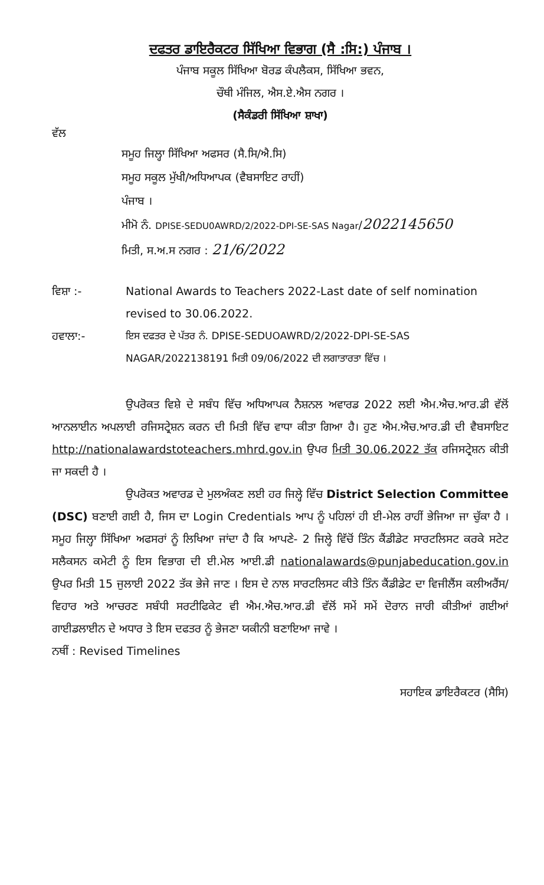ਦਫਤਰ ਡਾਇਰੈਕਟਰ ਸਿੱਖਿਆ ਵਿਭਾਗ (ਸੈ :ਸਿ:) ਪੰਜਾਬ ।
ਪੰਜਾਬ ਸਕੂਲ ਸਿੱਖਿਆ ਬੋਰਡ ਕੰਪਲੈਕਸ, ਸਿੱਖਿਆ ਭਵਨ,
ਚੌਥੀ ਮੰਜਿਲ, ਐਸ.ਏ.ਐਸ ਨਗਰ ।
(ਸੈਕੰਡਰੀ ਸਿੱਖਿਆ ਸ਼ਾਖਾ)
ਵੱਲ
ਸਮੂਹ ਜਿਲ੍ਹਾ ਸਿੱਖਿਆ ਅਫਸਰ (ਸੈ.ਸਿ/ਐ.ਸਿ)
ਸਮੂਹ ਸਕੂਲ ਮੁੱਖੀ/ਅਧਿਆਪਕ (ਵੈਬਸਾਇਟ ਰਾਹੀਂ)
ਪੰਜਾਬ ।
ਮੀਮੋ ਨੰ. DPISE-SEDU0AWRD/2/2022-DPI-SE-SAS Nagar/2022145650
ਮਿਤੀ, ਸ.ਅ.ਸ ਨਗਰ : 21/6/2022
ਵਿਸ਼ਾ :- National Awards to Teachers 2022-Last date of self nomination revised to 30.06.2022.
ਹਵਾਲਾ:- ਇਸ ਦਫਤਰ ਦੇ ਪੱਤਰ ਨੰ. DPISE-SEDUOAWRD/2/2022-DPI-SE-SAS NAGAR/2022138191 ਮਿਤੀ 09/06/2022 ਦੀ ਲਗਾਤਾਰਤਾ ਵਿੱਚ ।
ਉਪਰੋਕਤ ਵਿਸ਼ੇ ਦੇ ਸਬੰਧ ਵਿੱਚ ਅਧਿਆਪਕ ਨੈਸ਼ਨਲ ਅਵਾਰਡ 2022 ਲਈ ਐਮ.ਐਚ.ਆਰ.ਡੀ ਵੱਲੋਂ ਆਨਲਾਈਨ ਅਪਲਾਈ ਰਜਿਸਟ੍ਰੇਸ਼ਨ ਕਰਨ ਦੀ ਮਿਤੀ ਵਿੱਚ ਵਾਧਾ ਕੀਤਾ ਗਿਆ ਹੈ। ਹੁਣ ਐਮ.ਐਚ.ਆਰ.ਡੀ ਦੀ ਵੈਬਸਾਇਟ http://nationalawardstoteachers.mhrd.gov.in ਉਪਰ ਮਿਤੀ 30.06.2022 ਤੱਕ ਰਜਿਸਟ੍ਰੇਸ਼ਨ ਕੀਤੀ ਜਾ ਸਕਦੀ ਹੈ ।
ਉਪਰੋਕਤ ਅਵਾਰਡ ਦੇ ਮੁਲਅੰਕਣ ਲਈ ਹਰ ਜਿਲ੍ਹੇ ਵਿੱਚ District Selection Committee (DSC) ਬਣਾਈ ਗਈ ਹੈ, ਜਿਸ ਦਾ Login Credentials ਆਪ ਨੂੰ ਪਹਿਲਾਂ ਹੀ ਈ-ਮੇਲ ਰਾਹੀਂ ਭੇਜਿਆ ਜਾ ਚੁੱਕਾ ਹੈ । ਸਮੂਹ ਜਿਲ੍ਹਾ ਸਿੱਖਿਆ ਅਫਸਰਾਂ ਨੂੰ ਲਿਖਿਆ ਜਾਂਦਾ ਹੈ ਕਿ ਆਪਣੇ- 2 ਜਿਲ੍ਹੇ ਵਿੱਚੋਂ ਤਿੰਨ ਕੈਂਡੀਡੇਟ ਸਾਰਟਲਿਸਟ ਕਰਕੇ ਸਟੇਟ ਸਲੈਕਸਨ ਕਮੇਟੀ ਨੂੰ ਇਸ ਵਿਭਾਗ ਦੀ ਈ.ਮੇਲ ਆਈ.ਡੀ nationalawards@punjabeducation.gov.in ਉਪਰ ਮਿਤੀ 15 ਜੁਲਾਈ 2022 ਤੱਕ ਭੇਜੇ ਜਾਣ । ਇਸ ਦੇ ਨਾਲ ਸਾਰਟਲਿਸਟ ਕੀਤੇ ਤਿੰਨ ਕੈਂਡੀਡੇਟ ਦਾ ਵਿਜੀਲੈਂਸ ਕਲੀਅਰੈਂਸ/ਵਿਹਾਰ ਅਤੇ ਆਚਰਣ ਸਬੰਧੀ ਸਰਟੀਫਿਕੇਟ ਵੀ ਐਮ.ਐਚ.ਆਰ.ਡੀ ਵੱਲੋਂ ਸਮੇਂ ਸਮੇਂ ਦੋਰਾਨ ਜਾਰੀ ਕੀਤੀਆਂ ਗਈਆਂ ਗਾਈਡਲਾਈਨ ਦੇ ਅਧਾਰ ਤੇ ਇਸ ਦਫਤਰ ਨੂੰ ਭੇਜਣਾ ਯਕੀਨੀ ਬਣਾਇਆ ਜਾਵੇ ।
ਨਥੀਂ : Revised Timelines
ਸਹਾਇਕ ਡਾਇਰੈਕਟਰ (ਸੈਸਿ)